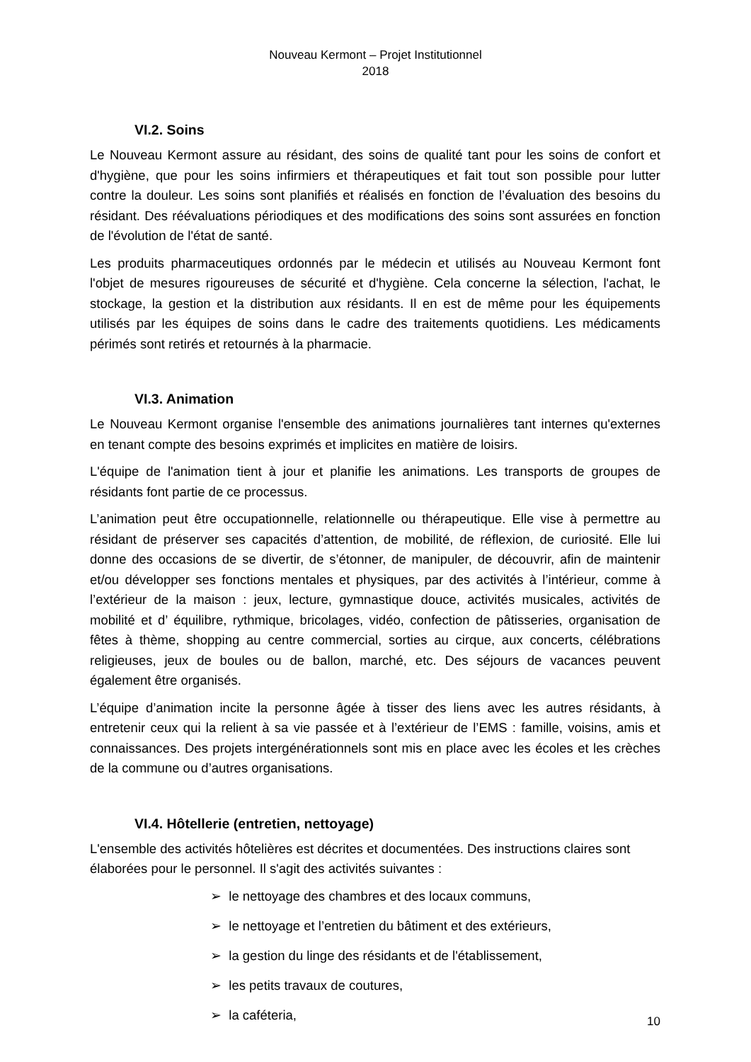Nouveau Kermont – Projet Institutionnel
2018
VI.2. Soins
Le Nouveau Kermont assure au résidant, des soins de qualité tant pour les soins de confort et d'hygiène, que pour les soins infirmiers et thérapeutiques et fait tout son possible pour lutter contre la douleur. Les soins sont planifiés et réalisés en fonction de l’évaluation des besoins du résidant. Des réévaluations périodiques et des modifications des soins sont assurées en fonction de l'évolution de l'état de santé.
Les produits pharmaceutiques ordonnés par le médecin et utilisés au Nouveau Kermont font l'objet de mesures rigoureuses de sécurité et d'hygiène. Cela concerne la sélection, l'achat, le stockage, la gestion et la distribution aux résidants. Il en est de même pour les équipements utilisés par les équipes de soins dans le cadre des traitements quotidiens. Les médicaments périmés sont retirés et retournés à la pharmacie.
VI.3. Animation
Le Nouveau Kermont organise l'ensemble des animations journalières tant internes qu'externes en tenant compte des besoins exprimés et implicites en matière de loisirs.
L'équipe de l'animation tient à jour et planifie les animations. Les transports de groupes de résidants font partie de ce processus.
L’animation peut être occupationnelle, relationnelle ou thérapeutique. Elle vise à permettre au résidant de préserver ses capacités d’attention, de mobilité, de réflexion, de curiosité. Elle lui donne des occasions de se divertir, de s’étonner, de manipuler, de découvrir, afin de maintenir et/ou développer ses fonctions mentales et physiques, par des activités à l’intérieur, comme à l’extérieur de la maison : jeux, lecture, gymnastique douce, activités musicales, activités de mobilité et d’ équilibre, rythmique, bricolages, vidéo, confection de pâtisseries, organisation de fêtes à thème, shopping au centre commercial, sorties au cirque, aux concerts, célébrations religieuses, jeux de boules ou de ballon, marché, etc. Des séjours de vacances peuvent également être organisés.
L’équipe d’animation incite la personne âgée à tisser des liens avec les autres résidants, à entretenir ceux qui la relient à sa vie passée et à l’extérieur de l’EMS : famille, voisins, amis et connaissances. Des projets intergénérationnels sont mis en place avec les écoles et les crèches de la commune ou d’autres organisations.
VI.4. Hôtellerie (entretien, nettoyage)
L'ensemble des activités hôtelières est décrites et documentées. Des instructions claires sont élaborées pour le personnel. Il s'agit des activités suivantes :
➢ le nettoyage des chambres et des locaux communs,
➢ le nettoyage et l’entretien du bâtiment et des extérieurs,
➢ la gestion du linge des résidants et de l'établissement,
➢ les petits travaux de coutures,
➢ la caféteria,
10